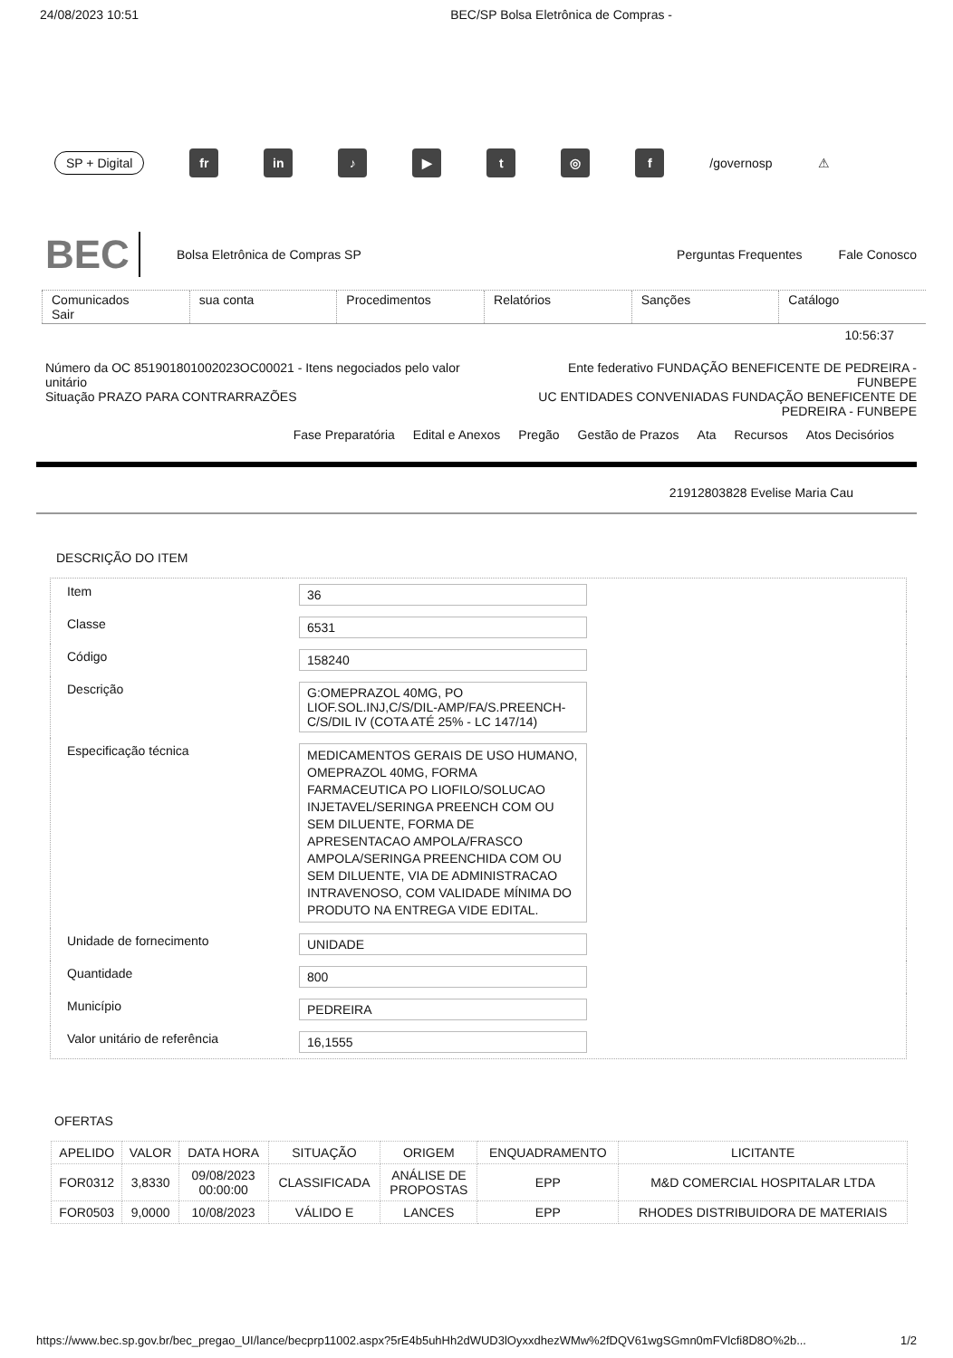24/08/2023 10:51 BEC/SP Bolsa Eletrônica de Compras -
SP + Digital fr in ♪ ▶ t ◎ f /governosp ⚠
BEC Bolsa Eletrônica de Compras SP Perguntas Frequentes Fale Conosco
Comunicados
Sair
sua conta Procedimentos Relatórios Sanções Catálogo
10:56:37
Número da OC 851901801002023OC00021 - Itens negociados pelo valor unitário
Situação PRAZO PARA CONTRARRAZÕES
Ente federativo FUNDAÇÃO BENEFICENTE DE PEDREIRA - FUNBEPE
UC ENTIDADES CONVENIADAS FUNDAÇÃO BENEFICENTE DE PEDREIRA - FUNBEPE
Fase Preparatória Edital e Anexos Pregão Gestão de Prazos Ata Recursos Atos Decisórios
21912803828 Evelise Maria Cau
DESCRIÇÃO DO ITEM
| Item | 36 |
| Classe | 6531 |
| Código | 158240 |
| Descrição | G:OMEPRAZOL 40MG, PO LIOF.SOL.INJ,C/S/DIL-AMP/FA/S.PREENCH-C/S/DIL IV (COTA ATÉ 25% - LC 147/14) |
| Especificação técnica | MEDICAMENTOS GERAIS DE USO HUMANO, OMEPRAZOL 40MG, FORMA FARMACEUTICA PO LIOFILO/SOLUCAO INJETAVEL/SERINGA PREENCH COM OU SEM DILUENTE, FORMA DE APRESENTACAO AMPOLA/FRASCO AMPOLA/SERINGA PREENCHIDA COM OU SEM DILUENTE, VIA DE ADMINISTRACAO INTRAVENOSO, COM VALIDADE MÍNIMA DO PRODUTO NA ENTREGA VIDE EDITAL. |
| Unidade de fornecimento | UNIDADE |
| Quantidade | 800 |
| Município | PEDREIRA |
| Valor unitário de referência | 16,1555 |
OFERTAS
| APELIDO | VALOR | DATA HORA | SITUAÇÃO | ORIGEM | ENQUADRAMENTO | LICITANTE |
| --- | --- | --- | --- | --- | --- | --- |
| FOR0312 | 3,8330 | 09/08/2023 00:00:00 | CLASSIFICADA | ANÁLISE DE PROPOSTAS | EPP | M&D COMERCIAL HOSPITALAR LTDA |
| FOR0503 | 9,0000 | 10/08/2023 | VÁLIDO E | LANCES | EPP | RHODES DISTRIBUIDORA DE MATERIAIS |
https://www.bec.sp.gov.br/bec_pregao_UI/lance/becprp11002.aspx?5rE4b5uhHh2dWUD3lOyxxdhezWMw%2fDQV61wgSGmn0mFVlcfi8D8O%2b... 1/2